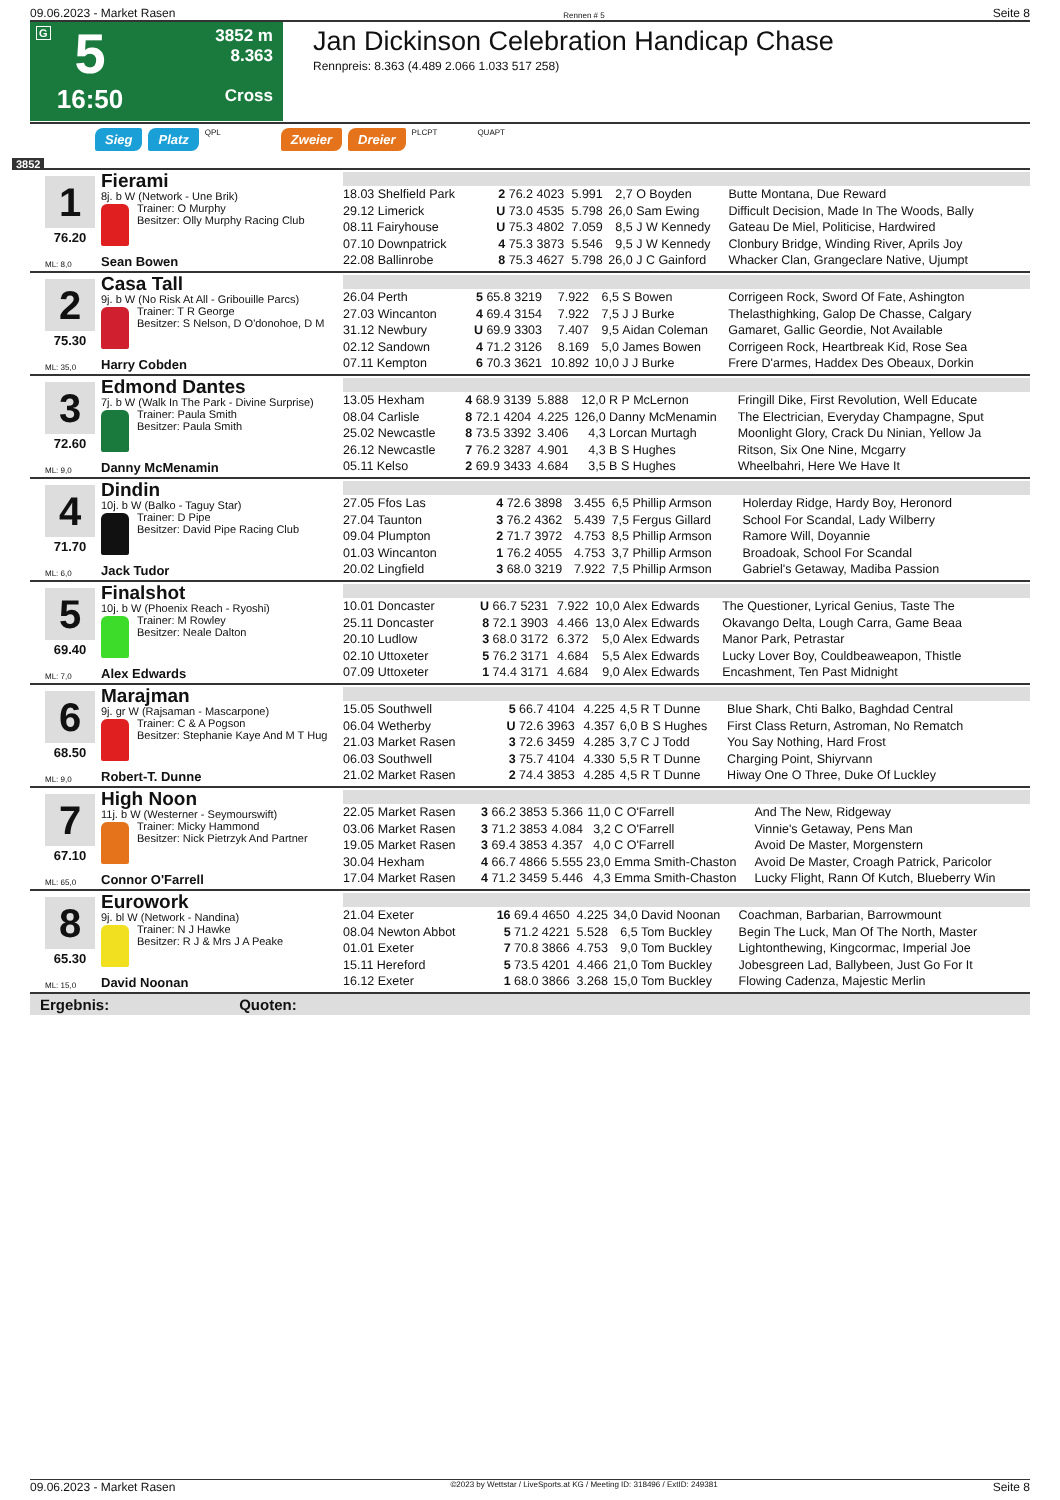09.06.2023 - Market Rasen Rennen # 5 Seite 8
G
5
16:50
3852 m
8.363
Cross
Jan Dickinson Celebration Handicap Chase
Rennpreis: 8.363 (4.489 2.066 1.033 517 258)
Sieg Platz QPL Zweier Dreier PLCPT QUAPT
3852
1
76.20
ML: 8,0
Fierami
8j. b W (Network - Une Brik)
Trainer: O Murphy
Besitzer: Olly Murphy Racing Club
Sean Bowen
| 18.03 Shelfield Park | 2 76.2 4023 | 5.991 | 2,7 | O Boyden | Butte Montana, Due Reward |
| 29.12 Limerick | U 73.0 4535 | 5.798 | 26,0 | Sam Ewing | Difficult Decision, Made In The Woods, Bally |
| 08.11 Fairyhouse | U 75.3 4802 | 7.059 | 8,5 | J W Kennedy | Gateau De Miel, Politicise, Hardwired |
| 07.10 Downpatrick | 4 75.3 3873 | 5.546 | 9,5 | J W Kennedy | Clonbury Bridge, Winding River, Aprils Joy |
| 22.08 Ballinrobe | 8 75.3 4627 | 5.798 | 26,0 | J C Gainford | Whacker Clan, Grangeclare Native, Ujumpt |
2
75.30
ML: 35,0
Casa Tall
9j. b W (No Risk At All - Gribouille Parcs)
Trainer: T R George
Besitzer: S Nelson, D O'donohoe, D M
Harry Cobden
| 26.04 Perth | 5 65.8 3219 | 7.922 | 6,5 | S Bowen | Corrigeen Rock, Sword Of Fate, Ashington |
| 27.03 Wincanton | 4 69.4 3154 | 7.922 | 7,5 | J J Burke | Thelasthighking, Galop De Chasse, Calgary |
| 31.12 Newbury | U 69.9 3303 | 7.407 | 9,5 | Aidan Coleman | Gamaret, Gallic Geordie, Not Available |
| 02.12 Sandown | 4 71.2 3126 | 8.169 | 5,0 | James Bowen | Corrigeen Rock, Heartbreak Kid, Rose Sea |
| 07.11 Kempton | 6 70.3 3621 | 10.892 | 10,0 | J J Burke | Frere D'armes, Haddex Des Obeaux, Dorkin |
3
72.60
ML: 9,0
Edmond Dantes
7j. b W (Walk In The Park - Divine Surprise)
Trainer: Paula Smith
Besitzer: Paula Smith
Danny McMenamin
| 13.05 Hexham | 4 68.9 3139 | 5.888 | 12,0 | R P McLernon | Fringill Dike, First Revolution, Well Educate |
| 08.04 Carlisle | 8 72.1 4204 | 4.225 | 126,0 | Danny McMenamin | The Electrician, Everyday Champagne, Sput |
| 25.02 Newcastle | 8 73.5 3392 | 3.406 | 4,3 | Lorcan Murtagh | Moonlight Glory, Crack Du Ninian, Yellow Ja |
| 26.12 Newcastle | 7 76.2 3287 | 4.901 | 4,3 | B S Hughes | Ritson, Six One Nine, Mcgarry |
| 05.11 Kelso | 2 69.9 3433 | 4.684 | 3,5 | B S Hughes | Wheelbahri, Here We Have It |
4
71.70
ML: 6,0
Dindin
10j. b W (Balko - Taguy Star)
Trainer: D Pipe
Besitzer: David Pipe Racing Club
Jack Tudor
| 27.05 Ffos Las | 4 72.6 3898 | 3.455 | 6,5 | Phillip Armson | Holerday Ridge, Hardy Boy, Heronord |
| 27.04 Taunton | 3 76.2 4362 | 5.439 | 7,5 | Fergus Gillard | School For Scandal, Lady Wilberry |
| 09.04 Plumpton | 2 71.7 3972 | 4.753 | 8,5 | Phillip Armson | Ramore Will, Doyannie |
| 01.03 Wincanton | 1 76.2 4055 | 4.753 | 3,7 | Phillip Armson | Broadoak, School For Scandal |
| 20.02 Lingfield | 3 68.0 3219 | 7.922 | 7,5 | Phillip Armson | Gabriel's Getaway, Madiba Passion |
5
69.40
ML: 7,0
Finalshot
10j. b W (Phoenix Reach - Ryoshi)
Trainer: M Rowley
Besitzer: Neale Dalton
Alex Edwards
| 10.01 Doncaster | U 66.7 5231 | 7.922 | 10,0 | Alex Edwards | The Questioner, Lyrical Genius, Taste The |
| 25.11 Doncaster | 8 72.1 3903 | 4.466 | 13,0 | Alex Edwards | Okavango Delta, Lough Carra, Game Beaa |
| 20.10 Ludlow | 3 68.0 3172 | 6.372 | 5,0 | Alex Edwards | Manor Park, Petrastar |
| 02.10 Uttoxeter | 5 76.2 3171 | 4.684 | 5,5 | Alex Edwards | Lucky Lover Boy, Couldbeaweapon, Thistle |
| 07.09 Uttoxeter | 1 74.4 3171 | 4.684 | 9,0 | Alex Edwards | Encashment, Ten Past Midnight |
6
68.50
ML: 9,0
Marajman
9j. gr W (Rajsaman - Mascarpone)
Trainer: C & A Pogson
Besitzer: Stephanie Kaye And M T Hug
Robert-T. Dunne
| 15.05 Southwell | 5 66.7 4104 | 4.225 | 4,5 | R T Dunne | Blue Shark, Chti Balko, Baghdad Central |
| 06.04 Wetherby | U 72.6 3963 | 4.357 | 6,0 | B S Hughes | First Class Return, Astroman, No Rematch |
| 21.03 Market Rasen | 3 72.6 3459 | 4.285 | 3,7 | C J Todd | You Say Nothing, Hard Frost |
| 06.03 Southwell | 3 75.7 4104 | 4.330 | 5,5 | R T Dunne | Charging Point, Shiyrvann |
| 21.02 Market Rasen | 2 74.4 3853 | 4.285 | 4,5 | R T Dunne | Hiway One O Three, Duke Of Luckley |
7
67.10
ML: 65,0
High Noon
11j. b W (Westerner - Seymourswift)
Trainer: Micky Hammond
Besitzer: Nick Pietrzyk And Partner
Connor O'Farrell
| 22.05 Market Rasen | 3 66.2 3853 | 5.366 | 11,0 | C O'Farrell | And The New, Ridgeway |
| 03.06 Market Rasen | 3 71.2 3853 | 4.084 | 3,2 | C O'Farrell | Vinnie's Getaway, Pens Man |
| 19.05 Market Rasen | 3 69.4 3853 | 4.357 | 4,0 | C O'Farrell | Avoid De Master, Morgenstern |
| 30.04 Hexham | 4 66.7 4866 | 5.555 | 23,0 | Emma Smith-Chaston | Avoid De Master, Croagh Patrick, Paricolor |
| 17.04 Market Rasen | 4 71.2 3459 | 5.446 | 4,3 | Emma Smith-Chaston | Lucky Flight, Rann Of Kutch, Blueberry Win |
8
65.30
ML: 15,0
Eurowork
9j. bl W (Network - Nandina)
Trainer: N J Hawke
Besitzer: R J & Mrs J A Peake
David Noonan
| 21.04 Exeter | 16 69.4 4650 | 4.225 | 34,0 | David Noonan | Coachman, Barbarian, Barrowmount |
| 08.04 Newton Abbot | 5 71.2 4221 | 5.528 | 6,5 | Tom Buckley | Begin The Luck, Man Of The North, Master |
| 01.01 Exeter | 7 70.8 3866 | 4.753 | 9,0 | Tom Buckley | Lightonthewing, Kingcormac, Imperial Joe |
| 15.11 Hereford | 5 73.5 4201 | 4.466 | 21,0 | Tom Buckley | Jobesgreen Lad, Ballybeen, Just Go For It |
| 16.12 Exeter | 1 68.0 3866 | 3.268 | 15,0 | Tom Buckley | Flowing Cadenza, Majestic Merlin |
Ergebnis: Quoten:
09.06.2023 - Market Rasen ©2023 by Wettstar / LiveSports.at KG / Meeting ID: 318496 / ExtID: 249381 Seite 8